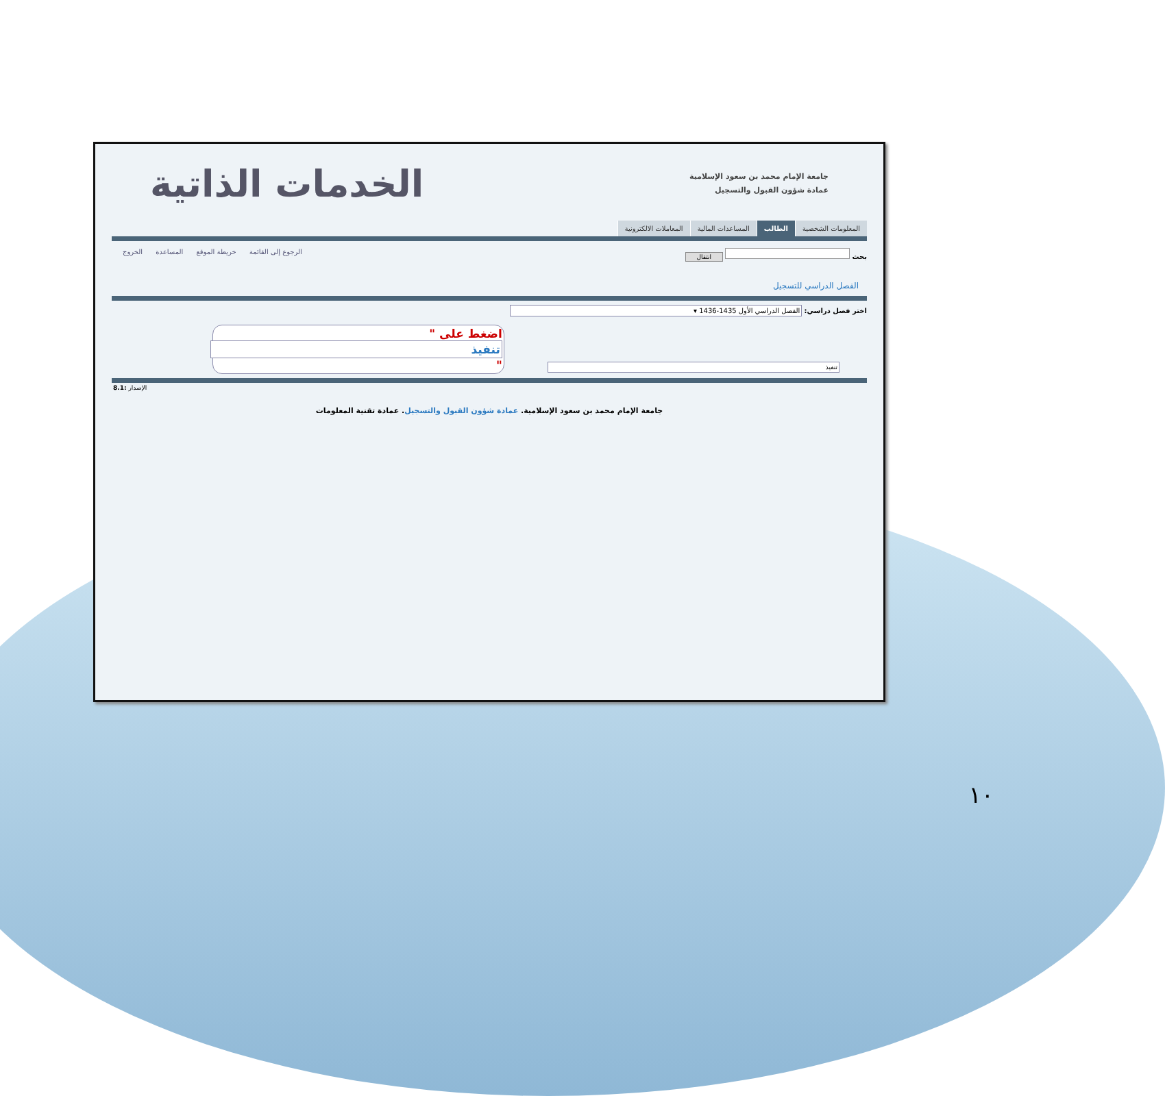جامعة الإمام محمد بن سعود الإسلامية
عمادة شؤون القبول والتسجيل
الخدمات الذاتية
المعلومات الشخصية الطالب المساعدات المالية المعاملات الالكترونية
بحث انتقال الرجوع إلى القائمة خريطة الموقع المساعدة الخروج
الفصل الدراسي للتسجيل
اختر فصل دراسي: الفصل الدراسي الأول 1435-1436 ▾
تنفيذ اضغط على " تنفيذ "
8.1: الإصدار
جامعة الإمام محمد بن سعود الإسلامية. عمادة شؤون القبول والتسجيل. عمادة تقنية المعلومات
١٠